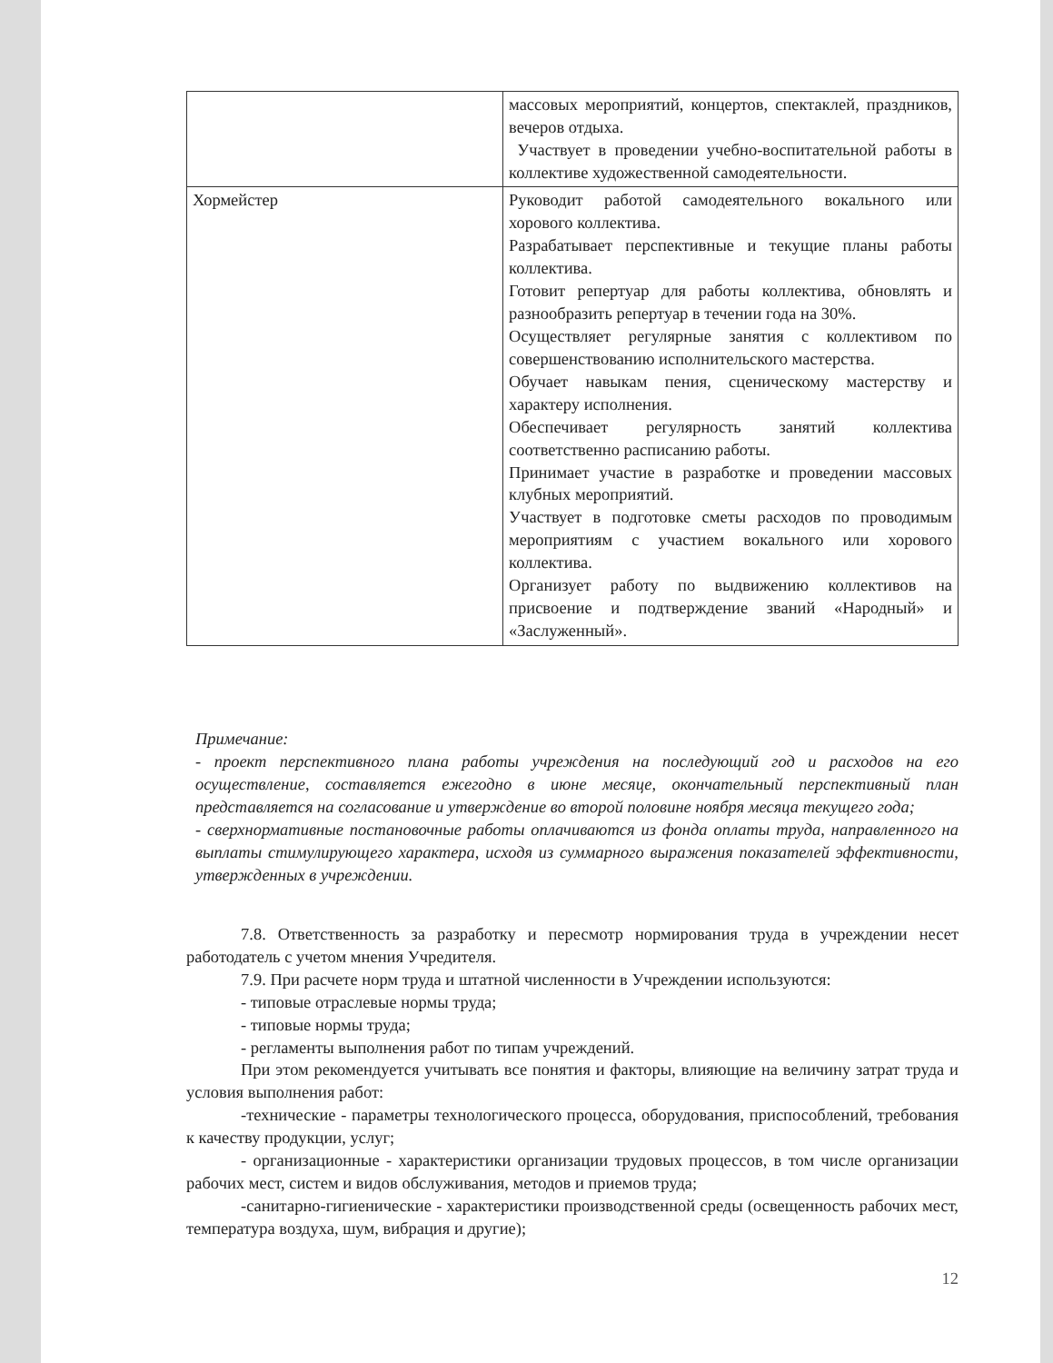| | массовых мероприятий, концертов, спектаклей, праздников, вечеров отдыха. Участвует в проведении учебно-воспитательной работы в коллективе художественной самодеятельности. |
| Хормейстер | Руководит работой самодеятельного вокального или хорового коллектива. Разрабатывает перспективные и текущие планы работы коллектива. Готовит репертуар для работы коллектива, обновлять и разнообразить репертуар в течении года на 30%. Осуществляет регулярные занятия с коллективом по совершенствованию исполнительского мастерства. Обучает навыкам пения, сценическому мастерству и характеру исполнения. Обеспечивает регулярность занятий коллектива соответственно расписанию работы. Принимает участие в разработке и проведении массовых клубных мероприятий. Участвует в подготовке сметы расходов по проводимым мероприятиям с участием вокального или хорового коллектива. Организует работу по выдвижению коллективов на присвоение и подтверждение званий «Народный» и «Заслуженный». |
Примечание:
- проект перспективного плана работы учреждения на последующий год и расходов на его осуществление, составляется ежегодно в июне месяце, окончательный перспективный план представляется на согласование и утверждение во второй половине ноября месяца текущего года;
- сверхнормативные постановочные работы оплачиваются из фонда оплаты труда, направленного на выплаты стимулирующего характера, исходя из суммарного выражения показателей эффективности, утвержденных в учреждении.
7.8. Ответственность за разработку и пересмотр нормирования труда в учреждении несет работодатель с учетом мнения Учредителя.
7.9. При расчете норм труда и штатной численности в Учреждении используются:
- типовые отраслевые нормы труда;
- типовые нормы труда;
- регламенты выполнения работ по типам учреждений.
При этом рекомендуется учитывать все понятия и факторы, влияющие на величину затрат труда и условия выполнения работ:
-технические - параметры технологического процесса, оборудования, приспособлений, требования к качеству продукции, услуг;
- организационные - характеристики организации трудовых процессов, в том числе организации рабочих мест, систем и видов обслуживания, методов и приемов труда;
-санитарно-гигиенические - характеристики производственной среды (освещенность рабочих мест, температура воздуха, шум, вибрация и другие);
12